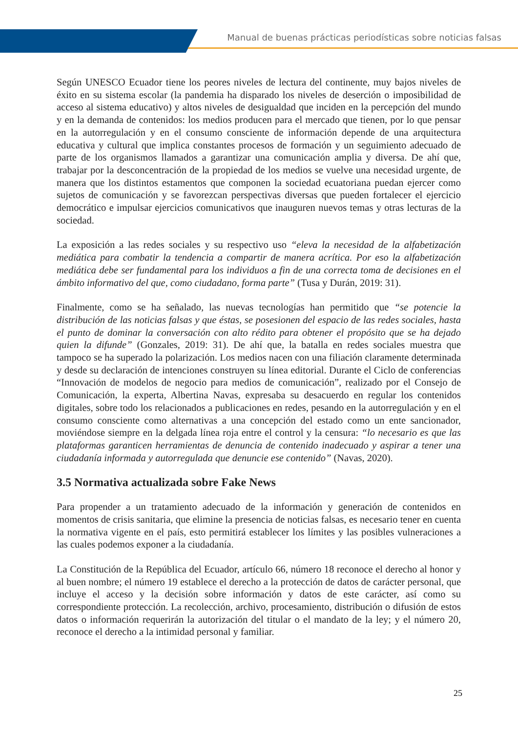Manual de buenas prácticas periodísticas sobre noticias falsas
Según UNESCO Ecuador tiene los peores niveles de lectura del continente, muy bajos niveles de éxito en su sistema escolar (la pandemia ha disparado los niveles de deserción o imposibilidad de acceso al sistema educativo) y altos niveles de desigualdad que inciden en la percepción del mundo y en la demanda de contenidos: los medios producen para el mercado que tienen, por lo que pensar en la autorregulación y en el consumo consciente de información depende de una arquitectura educativa y cultural que implica constantes procesos de formación y un seguimiento adecuado de parte de los organismos llamados a garantizar una comunicación amplia y diversa. De ahí que, trabajar por la desconcentración de la propiedad de los medios se vuelve una necesidad urgente, de manera que los distintos estamentos que componen la sociedad ecuatoriana puedan ejercer como sujetos de comunicación y se favorezcan perspectivas diversas que pueden fortalecer el ejercicio democrático e impulsar ejercicios comunicativos que inauguren nuevos temas y otras lecturas de la sociedad.
La exposición a las redes sociales y su respectivo uso “eleva la necesidad de la alfabetización mediática para combatir la tendencia a compartir de manera acrítica. Por eso la alfabetización mediática debe ser fundamental para los individuos a fin de una correcta toma de decisiones en el ámbito informativo del que, como ciudadano, forma parte” (Tusa y Durán, 2019: 31).
Finalmente, como se ha señalado, las nuevas tecnologías han permitido que “se potencie la distribución de las noticias falsas y que éstas, se posesionen del espacio de las redes sociales, hasta el punto de dominar la conversación con alto rédito para obtener el propósito que se ha dejado quien la difunde” (Gonzales, 2019: 31). De ahí que, la batalla en redes sociales muestra que tampoco se ha superado la polarización. Los medios nacen con una filiación claramente determinada y desde su declaración de intenciones construyen su línea editorial. Durante el Ciclo de conferencias “Innovación de modelos de negocio para medios de comunicación”, realizado por el Consejo de Comunicación, la experta, Albertina Navas, expresaba su desacuerdo en regular los contenidos digitales, sobre todo los relacionados a publicaciones en redes, pesando en la autorregulación y en el consumo consciente como alternativas a una concepción del estado como un ente sancionador, moviéndose siempre en la delgada línea roja entre el control y la censura: “lo necesario es que las plataformas garanticen herramientas de denuncia de contenido inadecuado y aspirar a tener una ciudadanía informada y autorregulada que denuncie ese contenido” (Navas, 2020).
3.5 Normativa actualizada sobre Fake News
Para propender a un tratamiento adecuado de la información y generación de contenidos en momentos de crisis sanitaria, que elimine la presencia de noticias falsas, es necesario tener en cuenta la normativa vigente en el país, esto permitirá establecer los límites y las posibles vulneraciones a las cuales podemos exponer a la ciudadanía.
La Constitución de la República del Ecuador, artículo 66, número 18 reconoce el derecho al honor y al buen nombre; el número 19 establece el derecho a la protección de datos de carácter personal, que incluye el acceso y la decisión sobre información y datos de este carácter, así como su correspondiente protección. La recolección, archivo, procesamiento, distribución o difusión de estos datos o información requerirán la autorización del titular o el mandato de la ley; y el número 20, reconoce el derecho a la intimidad personal y familiar.
25